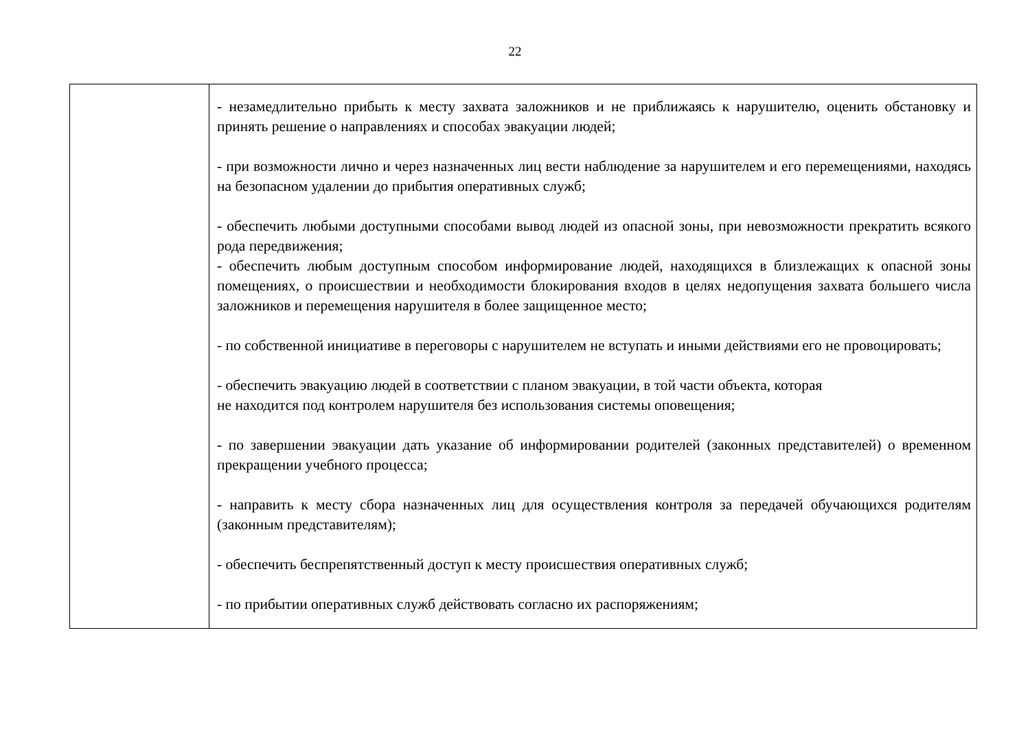22
| | - незамедлительно прибыть к месту захвата заложников и не приближаясь к нарушителю, оценить обстановку и принять решение о направлениях и способах эвакуации людей; - при возможности лично и через назначенных лиц вести наблюдение за нарушителем и его перемещениями, находясь на безопасном удалении до прибытия оперативных служб; - обеспечить любыми доступными способами вывод людей из опасной зоны, при невозможности прекратить всякого рода передвижения; - обеспечить любым доступным способом информирование людей, находящихся в близлежащих к опасной зоны помещениях, о происшествии и необходимости блокирования входов в целях недопущения захвата большего числа заложников и перемещения нарушителя в более защищенное место; - по собственной инициативе в переговоры с нарушителем не вступать и иными действиями его не провоцировать; - обеспечить эвакуацию людей в соответствии с планом эвакуации, в той части объекта, которая не находится под контролем нарушителя без использования системы оповещения; - по завершении эвакуации дать указание об информировании родителей (законных представителей) о временном прекращении учебного процесса; - направить к месту сбора назначенных лиц для осуществления контроля за передачей обучающихся родителям (законным представителям); - обеспечить беспрепятственный доступ к месту происшествия оперативных служб; - по прибытии оперативных служб действовать согласно их распоряжениям; |